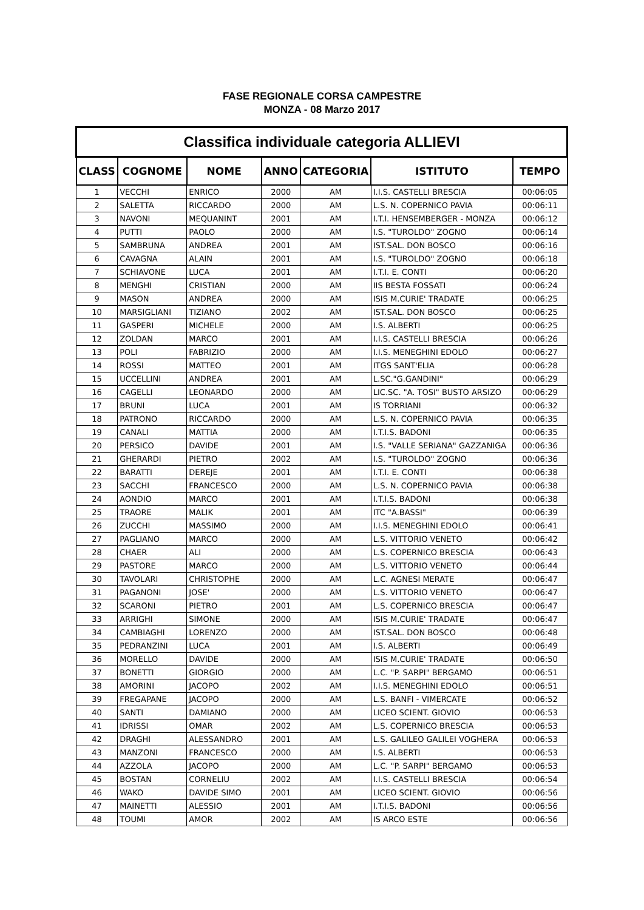FASE REGIONALE CORSA CAMPESTRE
MONZA - 08 Marzo 2017
| Classifica individuale categoria ALLIEVI | | | | | | |
| --- | --- | --- | --- | --- | --- | --- |
| CLASS | COGNOME | NOME | ANNO | CATEGORIA | ISTITUTO | TEMPO |
| 1 | VECCHI | ENRICO | 2000 | AM | I.I.S. CASTELLI BRESCIA | 00:06:05 |
| 2 | SALETTA | RICCARDO | 2000 | AM | L.S. N. COPERNICO PAVIA | 00:06:11 |
| 3 | NAVONI | MEQUANINT | 2001 | AM | I.T.I. HENSEMBERGER - MONZA | 00:06:12 |
| 4 | PUTTI | PAOLO | 2000 | AM | I.S. "TUROLDO" ZOGNO | 00:06:14 |
| 5 | SAMBRUNA | ANDREA | 2001 | AM | IST.SAL. DON BOSCO | 00:06:16 |
| 6 | CAVAGNA | ALAIN | 2001 | AM | I.S. "TUROLDO" ZOGNO | 00:06:18 |
| 7 | SCHIAVONE | LUCA | 2001 | AM | I.T.I. E. CONTI | 00:06:20 |
| 8 | MENGHI | CRISTIAN | 2000 | AM | IIS BESTA FOSSATI | 00:06:24 |
| 9 | MASON | ANDREA | 2000 | AM | ISIS M.CURIE' TRADATE | 00:06:25 |
| 10 | MARSIGLIANI | TIZIANO | 2002 | AM | IST.SAL. DON BOSCO | 00:06:25 |
| 11 | GASPERI | MICHELE | 2000 | AM | I.S. ALBERTI | 00:06:25 |
| 12 | ZOLDAN | MARCO | 2001 | AM | I.I.S. CASTELLI BRESCIA | 00:06:26 |
| 13 | POLI | FABRIZIO | 2000 | AM | I.I.S. MENEGHINI EDOLO | 00:06:27 |
| 14 | ROSSI | MATTEO | 2001 | AM | ITGS SANT'ELIA | 00:06:28 |
| 15 | UCCELLINI | ANDREA | 2001 | AM | L.SC."G.GANDINI" | 00:06:29 |
| 16 | CAGELLI | LEONARDO | 2000 | AM | LIC.SC. "A. TOSI" BUSTO ARSIZO | 00:06:29 |
| 17 | BRUNI | LUCA | 2001 | AM | IS TORRIANI | 00:06:32 |
| 18 | PATRONO | RICCARDO | 2000 | AM | L.S. N. COPERNICO PAVIA | 00:06:35 |
| 19 | CANALI | MATTIA | 2000 | AM | I.T.I.S. BADONI | 00:06:35 |
| 20 | PERSICO | DAVIDE | 2001 | AM | I.S. "VALLE SERIANA" GAZZANIGA | 00:06:36 |
| 21 | GHERARDI | PIETRO | 2002 | AM | I.S. "TUROLDO" ZOGNO | 00:06:36 |
| 22 | BARATTI | DEREJE | 2001 | AM | I.T.I. E. CONTI | 00:06:38 |
| 23 | SACCHI | FRANCESCO | 2000 | AM | L.S. N. COPERNICO PAVIA | 00:06:38 |
| 24 | AONDIO | MARCO | 2001 | AM | I.T.I.S. BADONI | 00:06:38 |
| 25 | TRAORE | MALIK | 2001 | AM | ITC "A.BASSI" | 00:06:39 |
| 26 | ZUCCHI | MASSIMO | 2000 | AM | I.I.S. MENEGHINI EDOLO | 00:06:41 |
| 27 | PAGLIANO | MARCO | 2000 | AM | L.S. VITTORIO VENETO | 00:06:42 |
| 28 | CHAER | ALI | 2000 | AM | L.S. COPERNICO BRESCIA | 00:06:43 |
| 29 | PASTORE | MARCO | 2000 | AM | L.S. VITTORIO VENETO | 00:06:44 |
| 30 | TAVOLARI | CHRISTOPHE | 2000 | AM | L.C. AGNESI MERATE | 00:06:47 |
| 31 | PAGANONI | JOSE' | 2000 | AM | L.S. VITTORIO VENETO | 00:06:47 |
| 32 | SCARONI | PIETRO | 2001 | AM | L.S. COPERNICO BRESCIA | 00:06:47 |
| 33 | ARRIGHI | SIMONE | 2000 | AM | ISIS M.CURIE' TRADATE | 00:06:47 |
| 34 | CAMBIAGHI | LORENZO | 2000 | AM | IST.SAL. DON BOSCO | 00:06:48 |
| 35 | PEDRANZINI | LUCA | 2001 | AM | I.S. ALBERTI | 00:06:49 |
| 36 | MORELLO | DAVIDE | 2000 | AM | ISIS M.CURIE' TRADATE | 00:06:50 |
| 37 | BONETTI | GIORGIO | 2000 | AM | L.C. "P. SARPI" BERGAMO | 00:06:51 |
| 38 | AMORINI | JACOPO | 2002 | AM | I.I.S. MENEGHINI EDOLO | 00:06:51 |
| 39 | FREGAPANE | JACOPO | 2000 | AM | L.S. BANFI - VIMERCATE | 00:06:52 |
| 40 | SANTI | DAMIANO | 2000 | AM | LICEO SCIENT. GIOVIO | 00:06:53 |
| 41 | IDRISSI | OMAR | 2002 | AM | L.S. COPERNICO BRESCIA | 00:06:53 |
| 42 | DRAGHI | ALESSANDRO | 2001 | AM | L.S. GALILEO GALILEI VOGHERA | 00:06:53 |
| 43 | MANZONI | FRANCESCO | 2000 | AM | I.S. ALBERTI | 00:06:53 |
| 44 | AZZOLA | JACOPO | 2000 | AM | L.C. "P. SARPI" BERGAMO | 00:06:53 |
| 45 | BOSTAN | CORNELIU | 2002 | AM | I.I.S. CASTELLI BRESCIA | 00:06:54 |
| 46 | WAKO | DAVIDE SIMO | 2001 | AM | LICEO SCIENT. GIOVIO | 00:06:56 |
| 47 | MAINETTI | ALESSIO | 2001 | AM | I.T.I.S. BADONI | 00:06:56 |
| 48 | TOUMI | AMOR | 2002 | AM | IS ARCO ESTE | 00:06:56 |